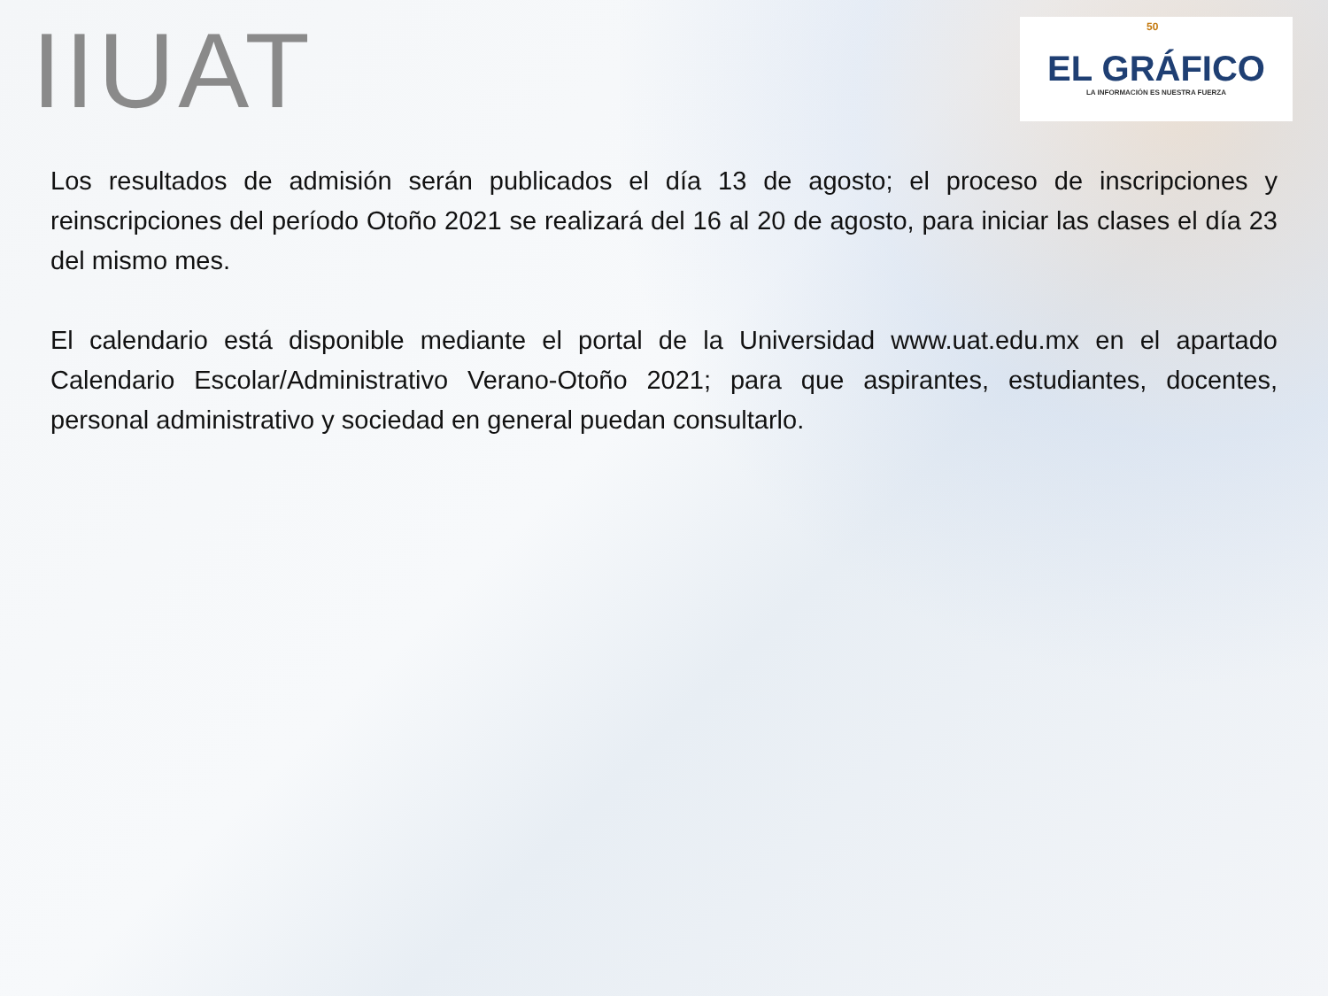IIUAT
50
EL GRÁFICO
LA INFORMACIÓN ES NUESTRA FUERZA
Los resultados de admisión serán publicados el día 13 de agosto; el proceso de inscripciones y reinscripciones del período Otoño 2021 se realizará del 16 al 20 de agosto, para iniciar las clases el día 23 del mismo mes.
El calendario está disponible mediante el portal de la Universidad www.uat.edu.mx en el apartado Calendario Escolar/Administrativo Verano-Otoño 2021; para que aspirantes, estudiantes, docentes, personal administrativo y sociedad en general puedan consultarlo.